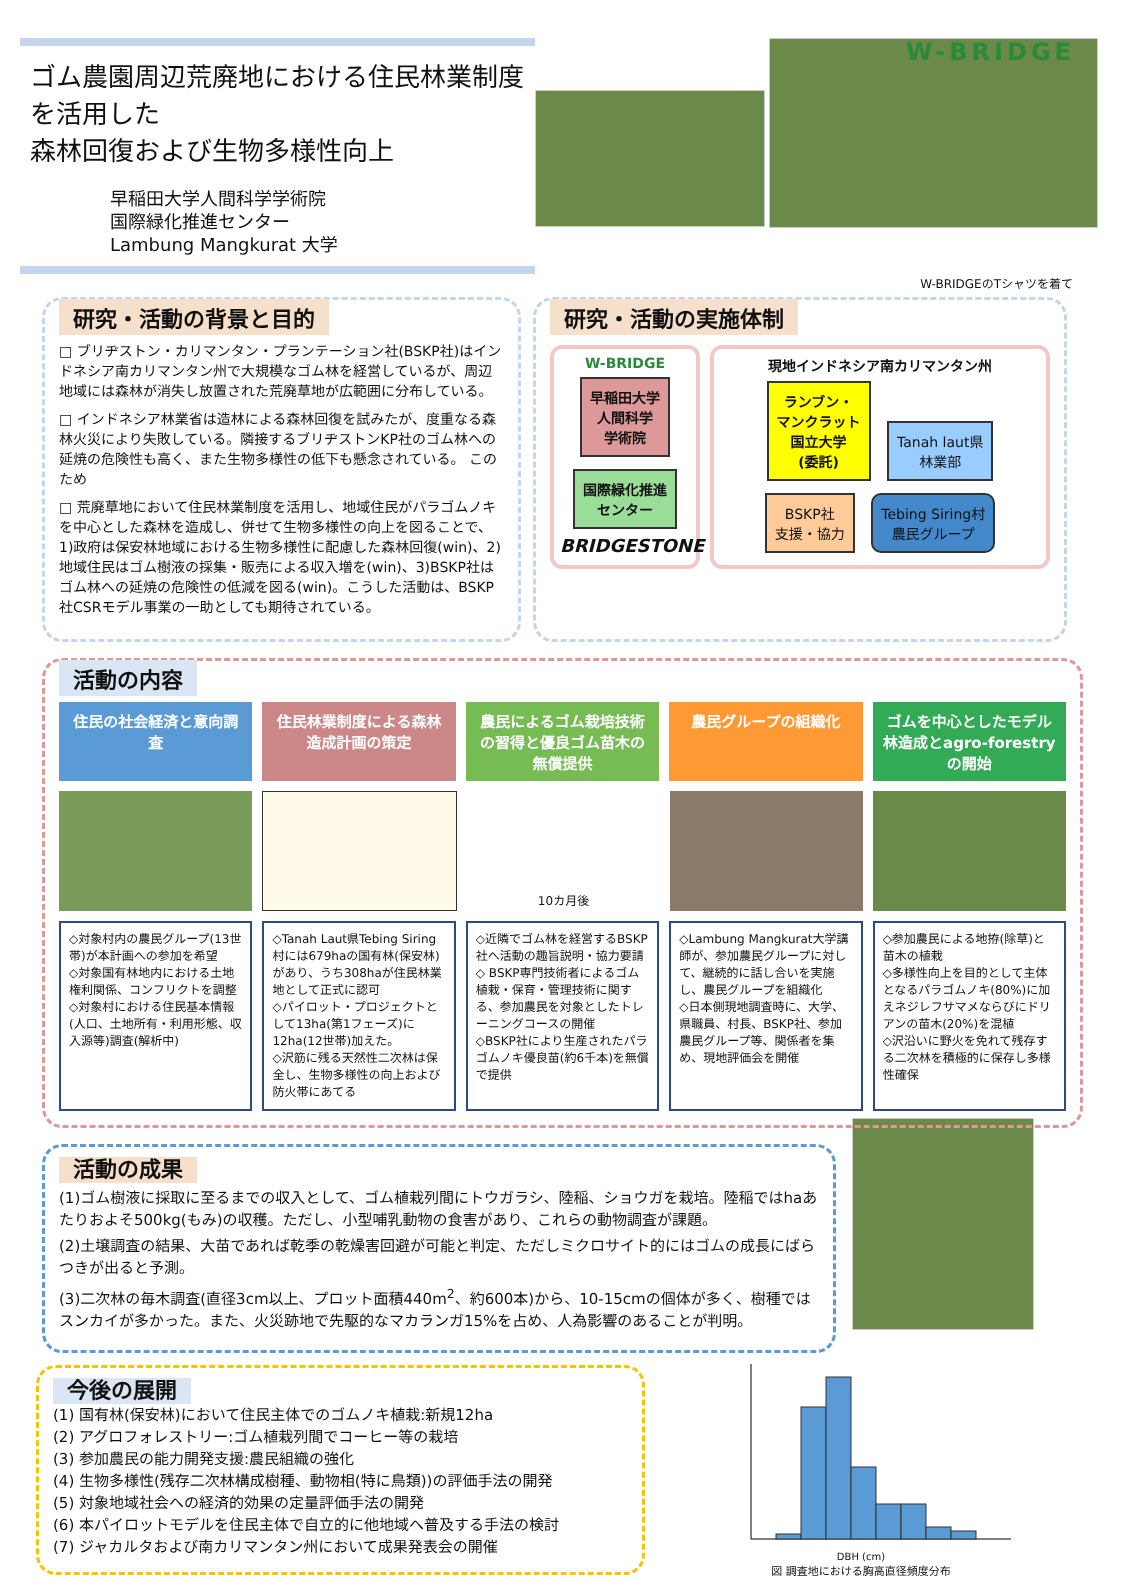W-BRIDGE
ゴム農園周辺荒廃地における住民林業制度を活用した
森林回復および生物多様性向上
早稲田大学人間科学学術院
国際緑化推進センター
Lambung Mangkurat 大学
W-BRIDGEのTシャツを着て
研究・活動の背景と目的
□ ブリヂストン・カリマンタン・プランテーション社(BSKP社)はインドネシア南カリマンタン州で大規模なゴム林を経営しているが、周辺地域には森林が消失し放置された荒廃草地が広範囲に分布している。
□ インドネシア林業省は造林による森林回復を試みたが、度重なる森林火災により失敗している。隣接するブリヂストンKP社のゴム林への延焼の危険性も高く、また生物多様性の低下も懸念されている。 このため
□ 荒廃草地において住民林業制度を活用し、地域住民がパラゴムノキを中心とした森林を造成し、併せて生物多様性の向上を図ることで、1)政府は保安林地域における生物多様性に配慮した森林回復(win)、2)地域住民はゴム樹液の採集・販売による収入増を(win)、3)BSKP社はゴム林への延焼の危険性の低減を図る(win)。こうした活動は、BSKP社CSRモデル事業の一助としても期待されている。
研究・活動の実施体制
W-BRIDGE
早稲田大学
人間科学
学術院
国際緑化推進
センター
BRIDGESTONE
現地インドネシア南カリマンタン州
ランブン・
マンクラット
国立大学
(委託)
Tanah laut県
林業部
BSKP社
支援・協力
Tebing Siring村
農民グループ
活動の内容
住民の社会経済と意向調査 住民林業制度による森林造成計画の策定 農民によるゴム栽培技術の習得と優良ゴム苗木の無償提供
農民グループの組織化 ゴムを中心としたモデル林造成とagro-forestryの開始
10カ月後
◇対象村内の農民グループ(13世帯)が本計画への参加を希望
◇対象国有林地内における土地権利関係、コンフリクトを調整
◇対象村における住民基本情報(人口、土地所有・利用形態、収入源等)調査(解析中)
◇Tanah Laut県Tebing Siring村には679haの国有林(保安林)があり、うち308haが住民林業地として正式に認可
◇パイロット・プロジェクトとして13ha(第1フェーズ)に12ha(12世帯)加えた。
◇沢筋に残る天然性二次林は保全し、生物多様性の向上および防火帯にあてる
◇近隣でゴム林を経営するBSKP社へ活動の趣旨説明・協力要請
◇ BSKP専門技術者によるゴム植栽・保育・管理技術に関する、参加農民を対象としたトレーニングコースの開催
◇BSKP社により生産されたパラゴムノキ優良苗(約6千本)を無償で提供
◇Lambung Mangkurat大学講師が、参加農民グループに対して、継続的に話し合いを実施し、農民グループを組織化
◇日本側現地調査時に、大学、県職員、村長、BSKP社、参加農民グループ等、関係者を集め、現地評価会を開催
◇参加農民による地拵(除草)と苗木の植栽
◇多様性向上を目的として主体となるパラゴムノキ(80%)に加えネジレフサマメならびにドリアンの苗木(20%)を混植
◇沢沿いに野火を免れて残存する二次林を積極的に保存し多様性確保
活動の成果
(1)ゴム樹液に採取に至るまでの収入として、ゴム植栽列間にトウガラシ、陸稲、ショウガを栽培。陸稲ではhaあたりおよそ500kg(もみ)の収穫。ただし、小型哺乳動物の食害があり、これらの動物調査が課題。
(2)土壌調査の結果、大苗であれば乾季の乾燥害回避が可能と判定、ただしミクロサイト的にはゴムの成長にばらつきが出ると予測。
(3)二次林の毎木調査(直径3cm以上、プロット面積440m<sup>2</sup>、約600本)から、10-15cmの個体が多く、樹種ではスンカイが多かった。また、火災跡地で先駆的なマカランガ15%を占め、人為影響のあることが判明。
今後の展開
(1) 国有林(保安林)において住民主体でのゴムノキ植栽:新規12ha
(2) アグロフォレストリー:ゴム植栽列間でコーヒー等の栽培
(3) 参加農民の能力開発支援:農民組織の強化
(4) 生物多様性(残存二次林構成樹種、動物相(特に鳥類))の評価手法の開発
(5) 対象地域社会への経済的効果の定量評価手法の開発
(6) 本パイロットモデルを住民主体で自立的に他地域へ普及する手法の検討
(7) ジャカルタおよび南カリマンタン州において成果発表会の開催
DBH (cm)
図 調査地における胸高直径頻度分布